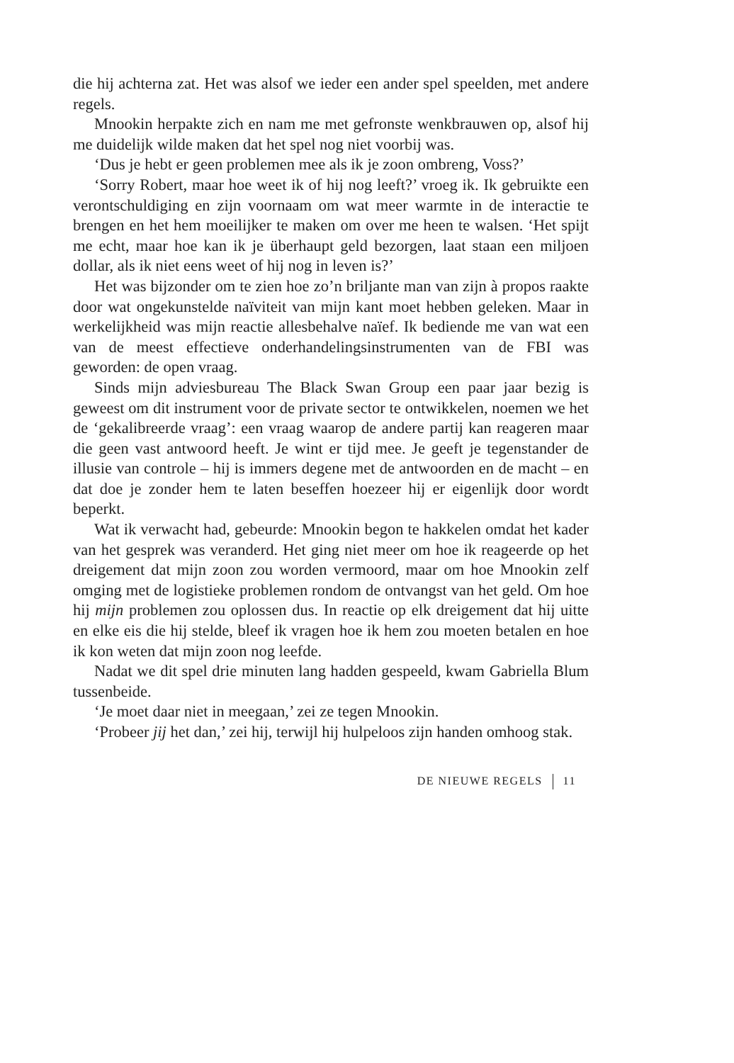die hij achterna zat. Het was alsof we ieder een ander spel speelden, met andere regels.
Mnookin herpakte zich en nam me met gefronste wenkbrauwen op, alsof hij me duidelijk wilde maken dat het spel nog niet voorbij was.
‘Dus je hebt er geen problemen mee als ik je zoon ombreng, Voss?’
‘Sorry Robert, maar hoe weet ik of hij nog leeft?’ vroeg ik. Ik gebruikte een verontschuldiging en zijn voornaam om wat meer warmte in de interactie te brengen en het hem moeilijker te maken om over me heen te walsen. ‘Het spijt me echt, maar hoe kan ik je überhaupt geld bezorgen, laat staan een miljoen dollar, als ik niet eens weet of hij nog in leven is?’
Het was bijzonder om te zien hoe zo’n briljante man van zijn à propos raakte door wat ongekunstelde naïviteit van mijn kant moet hebben geleken. Maar in werkelijkheid was mijn reactie allesbehalve naïef. Ik bediende me van wat een van de meest effectieve onderhandelingsinstrumenten van de FBI was geworden: de open vraag.
Sinds mijn adviesbureau The Black Swan Group een paar jaar bezig is geweest om dit instrument voor de private sector te ontwikkelen, noemen we het de ‘gekalibreerde vraag’: een vraag waarop de andere partij kan reageren maar die geen vast antwoord heeft. Je wint er tijd mee. Je geeft je tegenstander de illusie van controle – hij is immers degene met de antwoorden en de macht – en dat doe je zonder hem te laten beseffen hoezeer hij er eigenlijk door wordt beperkt.
Wat ik verwacht had, gebeurde: Mnookin begon te hakkelen omdat het kader van het gesprek was veranderd. Het ging niet meer om hoe ik reageerde op het dreigement dat mijn zoon zou worden vermoord, maar om hoe Mnookin zelf omging met de logistieke problemen rondom de ontvangst van het geld. Om hoe hij mijn problemen zou oplossen dus. In reactie op elk dreigement dat hij uitte en elke eis die hij stelde, bleef ik vragen hoe ik hem zou moeten betalen en hoe ik kon weten dat mijn zoon nog leefde.
Nadat we dit spel drie minuten lang hadden gespeeld, kwam Gabriella Blum tussenbeide.
‘Je moet daar niet in meegaan,’ zei ze tegen Mnookin.
‘Probeer jij het dan,’ zei hij, terwijl hij hulpeloos zijn handen omhoog stak.
DE NIEUWE REGELS 11